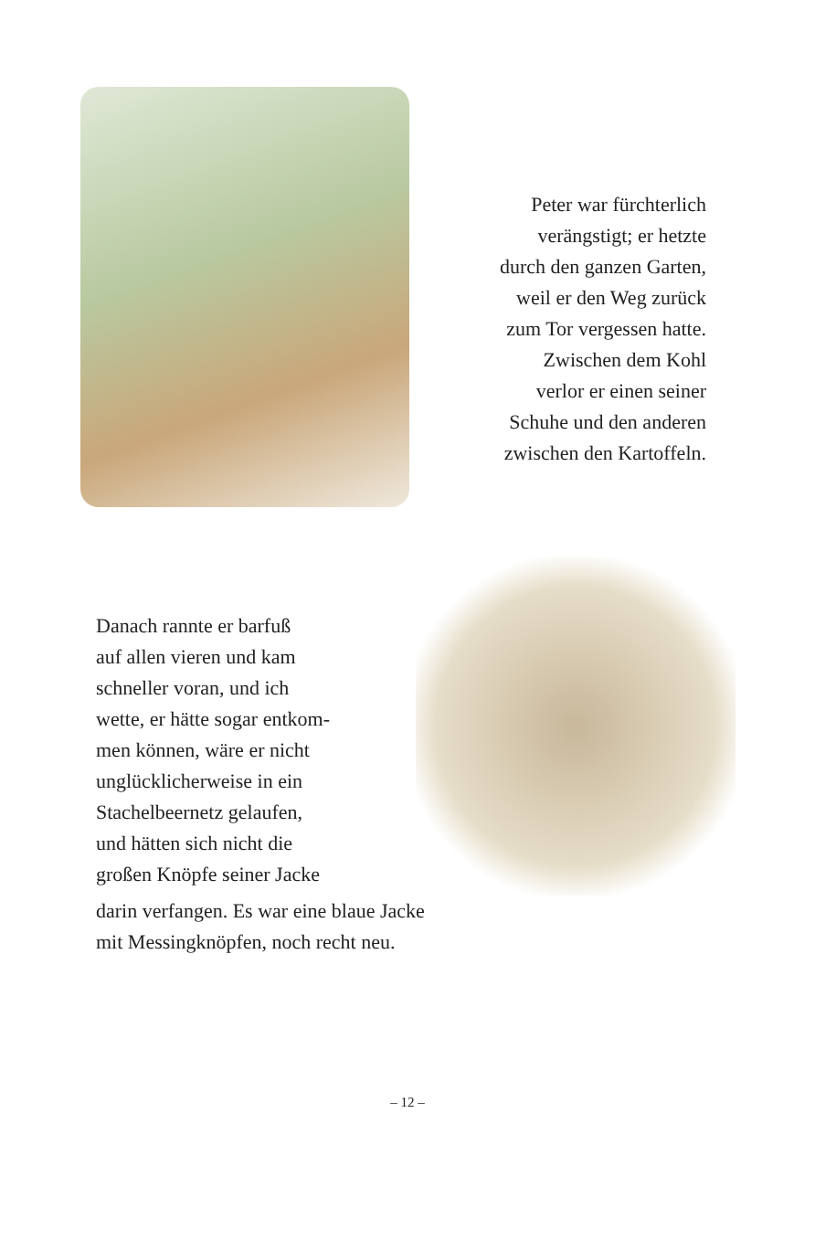Peter war fürchterlich
verängstigt; er hetzte
durch den ganzen Garten,
weil er den Weg zurück
zum Tor vergessen hatte.
Zwischen dem Kohl
verlor er einen seiner
Schuhe und den anderen
zwischen den Kartoffeln.
Danach rannte er barfuß
auf allen vieren und kam
schneller voran, und ich
wette, er hätte sogar entkom-
men können, wäre er nicht
unglücklicherweise in ein
Stachelbeernetz gelaufen,
und hätten sich nicht die
großen Knöpfe seiner Jacke
darin verfangen. Es war eine blaue Jacke
mit Messingknöpfen, noch recht neu.
– 12 –